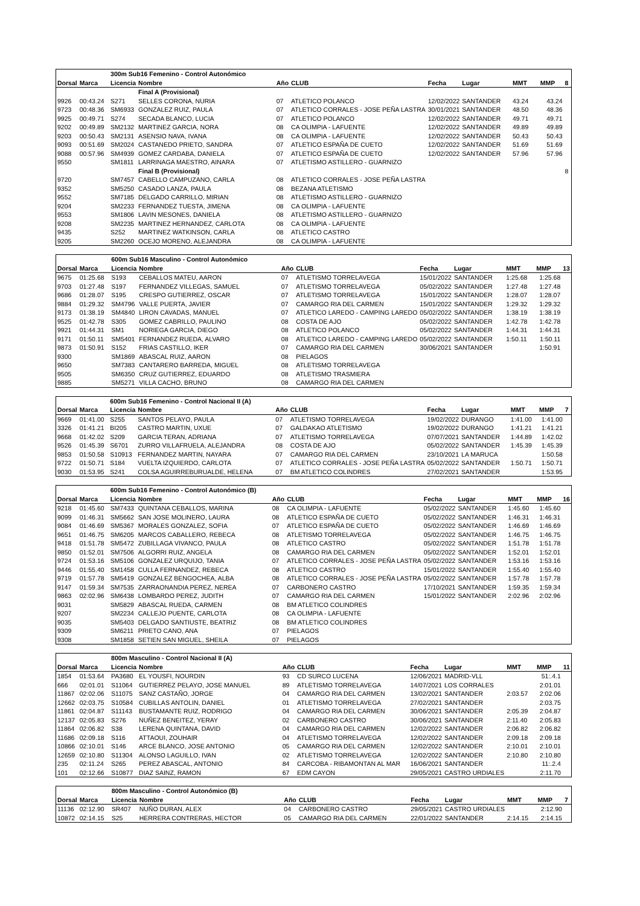| | | 300m Sub16 Femenino - Control Autonómico | | | | | | | | |
| Dorsal | Marca | Licencia | Nombre | Año | CLUB | Fecha | Lugar | MMT | MMP | 8 |
| | | | Final A (Provisional) | | | | | | | |
| 9926 | 00:43.24 | S271 | SELLES CORONA, NURIA | 07 | ATLETICO POLANCO | 12/02/2022 | SANTANDER | 43.24 | 43.24 | |
| 9723 | 00:48.36 | SM6933 | GONZALEZ RUIZ, PAULA | 07 | ATLETICO CORRALES - JOSE PEÑA LASTRA | 30/01/2021 | SANTANDER | 48.50 | 48.36 | |
| 9925 | 00:49.71 | S274 | SECADA BLANCO, LUCIA | 07 | ATLETICO POLANCO | 12/02/2022 | SANTANDER | 49.71 | 49.71 | |
| 9202 | 00:49.89 | SM2132 | MARTINEZ GARCIA, NORA | 08 | CA OLIMPIA - LAFUENTE | 12/02/2022 | SANTANDER | 49.89 | 49.89 | |
| 9203 | 00:50.43 | SM2131 | ASENSIO NAVA, IVANA | 08 | CA OLIMPIA - LAFUENTE | 12/02/2022 | SANTANDER | 50.43 | 50.43 | |
| 9093 | 00:51.69 | SM2024 | CASTANEDO PRIETO, SANDRA | 07 | ATLETICO ESPAÑA DE CUETO | 12/02/2022 | SANTANDER | 51.69 | 51.69 | |
| 9088 | 00:57.96 | SM4939 | GOMEZ CARDABA, DANIELA | 07 | ATLETICO ESPAÑA DE CUETO | 12/02/2022 | SANTANDER | 57.96 | 57.96 | |
| 9550 | | SM1811 | LARRINAGA MAESTRO, AINARA | 07 | ATLETISMO ASTILLERO - GUARNIZO | | | | | |
| | | | Final B (Provisional) | | | | | | | 8 |
| 9720 | | SM7457 | CABELLO CAMPUZANO, CARLA | 08 | ATLETICO CORRALES - JOSE PEÑA LASTRA | | | | | |
| 9352 | | SM5250 | CASADO LANZA, PAULA | 08 | BEZANA ATLETISMO | | | | | |
| 9552 | | SM7185 | DELGADO CARRILLO, MIRIAN | 08 | ATLETISMO ASTILLERO - GUARNIZO | | | | | |
| 9204 | | SM2233 | FERNANDEZ TUESTA, JIMENA | 08 | CA OLIMPIA - LAFUENTE | | | | | |
| 9553 | | SM1806 | LAVIN MESONES, DANIELA | 08 | ATLETISMO ASTILLERO - GUARNIZO | | | | | |
| 9208 | | SM2235 | MARTINEZ HERNANDEZ, CARLOTA | 08 | CA OLIMPIA - LAFUENTE | | | | | |
| 9435 | | S252 | MARTINEZ WATKINSON, CARLA | 08 | ATLETICO CASTRO | | | | | |
| 9205 | | SM2260 | OCEJO MORENO, ALEJANDRA | 08 | CA OLIMPIA - LAFUENTE | | | | | |
| | | 600m Sub16 Masculino - Control Autonómico | | | | | | | | |
| Dorsal | Marca | Licencia | Nombre | Año | CLUB | Fecha | Lugar | MMT | MMP | 13 |
| 9675 | 01:25.68 | S193 | CEBALLOS MATEU, AARON | 07 | ATLETISMO TORRELAVEGA | 15/01/2022 | SANTANDER | 1:25.68 | 1:25.68 | |
| 9703 | 01:27.48 | S197 | FERNANDEZ VILLEGAS, SAMUEL | 07 | ATLETISMO TORRELAVEGA | 05/02/2022 | SANTANDER | 1:27.48 | 1:27.48 | |
| 9686 | 01:28.07 | S195 | CRESPO GUTIERREZ, OSCAR | 07 | ATLETISMO TORRELAVEGA | 15/01/2022 | SANTANDER | 1:28.07 | 1:28.07 | |
| 9884 | 01:29.32 | SM4796 | VALLE PUERTA, JAVIER | 07 | CAMARGO RIA DEL CARMEN | 15/01/2022 | SANTANDER | 1:29.32 | 1:29.32 | |
| 9173 | 01:38.19 | SM4840 | LIRON CAVADAS, MANUEL | 07 | ATLETICO LAREDO - CAMPING LAREDO | 05/02/2022 | SANTANDER | 1:38.19 | 1:38.19 | |
| 9525 | 01:42.78 | S305 | GOMEZ CABRILLO, PAULINO | 08 | COSTA DE AJO | 05/02/2022 | SANTANDER | 1:42.78 | 1:42.78 | |
| 9921 | 01:44.31 | SM1 | NORIEGA GARCIA, DIEGO | 08 | ATLETICO POLANCO | 05/02/2022 | SANTANDER | 1:44.31 | 1:44.31 | |
| 9171 | 01:50.11 | SM5401 | FERNANDEZ RUEDA, ALVARO | 08 | ATLETICO LAREDO - CAMPING LAREDO | 05/02/2022 | SANTANDER | 1:50.11 | 1:50.11 | |
| 9873 | 01:50.91 | S152 | FRIAS CASTILLO, IKER | 07 | CAMARGO RIA DEL CARMEN | 30/06/2021 | SANTANDER | | 1:50.91 | |
| 9300 | | SM1869 | ABASCAL RUIZ, AARON | 08 | PIELAGOS | | | | | |
| 9650 | | SM7383 | CANTARERO BARREDA, MIGUEL | 08 | ATLETISMO TORRELAVEGA | | | | | |
| 9505 | | SM6350 | CRUZ GUTIERREZ, EDUARDO | 08 | ATLETISMO TRASMIERA | | | | | |
| 9885 | | SM5271 | VILLA CACHO, BRUNO | 08 | CAMARGO RIA DEL CARMEN | | | | | |
| | | 600m Sub16 Femenino - Control Nacional II (A) | | | | | | | | |
| Dorsal | Marca | Licencia | Nombre | Año | CLUB | Fecha | Lugar | MMT | MMP | 7 |
| 9669 | 01:41.00 | S255 | SANTOS PELAYO, PAULA | 07 | ATLETISMO TORRELAVEGA | 19/02/2022 | DURANGO | 1:41.00 | 1:41.00 | |
| 3326 | 01:41.21 | BI205 | CASTRO MARTIN, UXUE | 07 | GALDAKAO ATLETISMO | 19/02/2022 | DURANGO | 1:41.21 | 1:41.21 | |
| 9668 | 01:42.02 | S209 | GARCIA TERAN, ADRIANA | 07 | ATLETISMO TORRELAVEGA | 07/07/2021 | SANTANDER | 1:44.89 | 1:42.02 | |
| 9526 | 01:45.39 | S6701 | ZURRO VILLAFRUELA, ALEJANDRA | 08 | COSTA DE AJO | 05/02/2022 | SANTANDER | 1:45.39 | 1:45.39 | |
| 9853 | 01:50.58 | S10913 | FERNANDEZ MARTIN, NAYARA | 07 | CAMARGO RIA DEL CARMEN | 23/10/2021 | LA MARUCA | | 1:50.58 | |
| 9722 | 01:50.71 | S184 | VUELTA IZQUIERDO, CARLOTA | 07 | ATLETICO CORRALES - JOSE PEÑA LASTRA | 05/02/2022 | SANTANDER | 1:50.71 | 1:50.71 | |
| 9030 | 01:53.95 | S241 | COLSA AGUIRREBURUALDE, HELENA | 07 | BM ATLETICO COLINDRES | 27/02/2021 | SANTANDER | | 1:53.95 | |
| | | 600m Sub16 Femenino - Control Autonómico (B) | | | | | | | | |
| Dorsal | Marca | Licencia | Nombre | Año | CLUB | Fecha | Lugar | MMT | MMP | 16 |
| 9218 | 01:45.60 | SM7433 | QUINTANA CEBALLOS, MARINA | 08 | CA OLIMPIA - LAFUENTE | 05/02/2022 | SANTANDER | 1:45.60 | 1:45.60 | |
| 9099 | 01:46.31 | SM5662 | SAN JOSE MOLINERO, LAURA | 08 | ATLETICO ESPAÑA DE CUETO | 05/02/2022 | SANTANDER | 1:46.31 | 1:46.31 | |
| 9084 | 01:46.69 | SM5367 | MORALES GONZALEZ, SOFIA | 07 | ATLETICO ESPAÑA DE CUETO | 05/02/2022 | SANTANDER | 1:46.69 | 1:46.69 | |
| 9651 | 01:46.75 | SM6205 | MARCOS CABALLERO, REBECA | 08 | ATLETISMO TORRELAVEGA | 05/02/2022 | SANTANDER | 1:46.75 | 1:46.75 | |
| 9418 | 01:51.78 | SM5472 | ZUBILLAGA VIVANCO, PAULA | 08 | ATLETICO CASTRO | 05/02/2022 | SANTANDER | 1:51.78 | 1:51.78 | |
| 9850 | 01:52.01 | SM7506 | ALGORRI RUIZ, ANGELA | 08 | CAMARGO RIA DEL CARMEN | 05/02/2022 | SANTANDER | 1:52.01 | 1:52.01 | |
| 9724 | 01:53.16 | SM5106 | GONZALEZ URQUIJO, TANIA | 07 | ATLETICO CORRALES - JOSE PEÑA LASTRA | 05/02/2022 | SANTANDER | 1:53.16 | 1:53.16 | |
| 9446 | 01:55.40 | SM1458 | CULLA FERNANDEZ, REBECA | 08 | ATLETICO CASTRO | 15/01/2022 | SANTANDER | 1:55.40 | 1:55.40 | |
| 9719 | 01:57.78 | SM5419 | GONZALEZ BENGOCHEA, ALBA | 08 | ATLETICO CORRALES - JOSE PEÑA LASTRA | 05/02/2022 | SANTANDER | 1:57.78 | 1:57.78 | |
| 9147 | 01:59.34 | SM7535 | ZARRAONANDIA PEREZ, NEREA | 07 | CARBONERO CASTRO | 17/10/2021 | SANTANDER | 1:59.35 | 1:59.34 | |
| 9863 | 02:02.96 | SM6438 | LOMBARDO PEREZ, JUDITH | 07 | CAMARGO RIA DEL CARMEN | 15/01/2022 | SANTANDER | 2:02.96 | 2:02.96 | |
| 9031 | | SM5829 | ABASCAL RUEDA, CARMEN | 08 | BM ATLETICO COLINDRES | | | | | |
| 9207 | | SM2234 | CALLEJO PUENTE, CARLOTA | 08 | CA OLIMPIA - LAFUENTE | | | | | |
| 9035 | | SM5403 | DELGADO SANTIUSTE, BEATRIZ | 08 | BM ATLETICO COLINDRES | | | | | |
| 9309 | | SM6211 | PRIETO CANO, ANA | 07 | PIELAGOS | | | | | |
| 9308 | | SM1858 | SETIEN SAN MIGUEL, SHEILA | 07 | PIELAGOS | | | | | |
| | | 800m Masculino - Control Nacional II (A) | | | | | | | | |
| Dorsal | Marca | Licencia | Nombre | Año | CLUB | Fecha | Lugar | MMT | MMP | 11 |
| 1854 | 01:53.64 | PA3680 | EL YOUSFI, NOURDIN | 93 | CD SURCO LUCENA | 12/06/2021 | MADRID-VLL | | 51:.4.1 | |
| 666 | 02:01.01 | S11064 | GUTIERREZ PELAYO, JOSE MANUEL | 89 | ATLETISMO TORRELAVEGA | 14/07/2021 | LOS CORRALES | | 2:01.01 | |
| 11867 | 02:02.06 | S11075 | SANZ CASTAÑO, JORGE | 04 | CAMARGO RIA DEL CARMEN | 13/02/2021 | SANTANDER | 2:03.57 | 2:02.06 | |
| 12662 | 02:03.75 | S10584 | CUBILLAS ANTOLIN, DANIEL | 01 | ATLETISMO TORRELAVEGA | 27/02/2021 | SANTANDER | | 2:03.75 | |
| 11861 | 02:04.87 | S11143 | BUSTAMANTE RUIZ, RODRIGO | 04 | CAMARGO RIA DEL CARMEN | 30/06/2021 | SANTANDER | 2:05.39 | 2:04.87 | |
| 12137 | 02:05.83 | S276 | NUÑEZ BENEITEZ, YERAY | 02 | CARBONERO CASTRO | 30/06/2021 | SANTANDER | 2:11.40 | 2:05.83 | |
| 11864 | 02:06.82 | S38 | LERENA QUINTANA, DAVID | 04 | CAMARGO RIA DEL CARMEN | 12/02/2022 | SANTANDER | 2:06.82 | 2:06.82 | |
| 11686 | 02:09.18 | S116 | ATTAOUI, ZOUHAIR | 04 | ATLETISMO TORRELAVEGA | 12/02/2022 | SANTANDER | 2:09.18 | 2:09.18 | |
| 10866 | 02:10.01 | S146 | ARCE BLANCO, JOSE ANTONIO | 05 | CAMARGO RIA DEL CARMEN | 12/02/2022 | SANTANDER | 2:10.01 | 2:10.01 | |
| 12659 | 02:10.80 | S11304 | ALONSO LAGUILLO, IVAN | 02 | ATLETISMO TORRELAVEGA | 12/02/2022 | SANTANDER | 2:10.80 | 2:10.80 | |
| 235 | 02:11.24 | S265 | PEREZ ABASCAL, ANTONIO | 84 | CARCOBA - RIBAMONTAN AL MAR | 16/06/2021 | SANTANDER | | 11:.2.4 | |
| 101 | 02:12.66 | S10877 | DIAZ SAINZ, RAMON | 67 | EDM CAYON | 29/05/2021 | CASTRO URDIALES | | 2:11.70 | |
| | | 800m Masculino - Control Autonómico (B) | | | | | | | | |
| Dorsal | Marca | Licencia | Nombre | Año | CLUB | Fecha | Lugar | MMT | MMP | 7 |
| 11136 | 02:12.90 | SR407 | NUÑO DURAN, ALEX | 04 | CARBONERO CASTRO | 29/05/2021 | CASTRO URDIALES | | 2:12.90 | |
| 10872 | 02:14.15 | S25 | HERRERA CONTRERAS, HECTOR | 05 | CAMARGO RIA DEL CARMEN | 22/01/2022 | SANTANDER | 2:14.15 | 2:14.15 | |